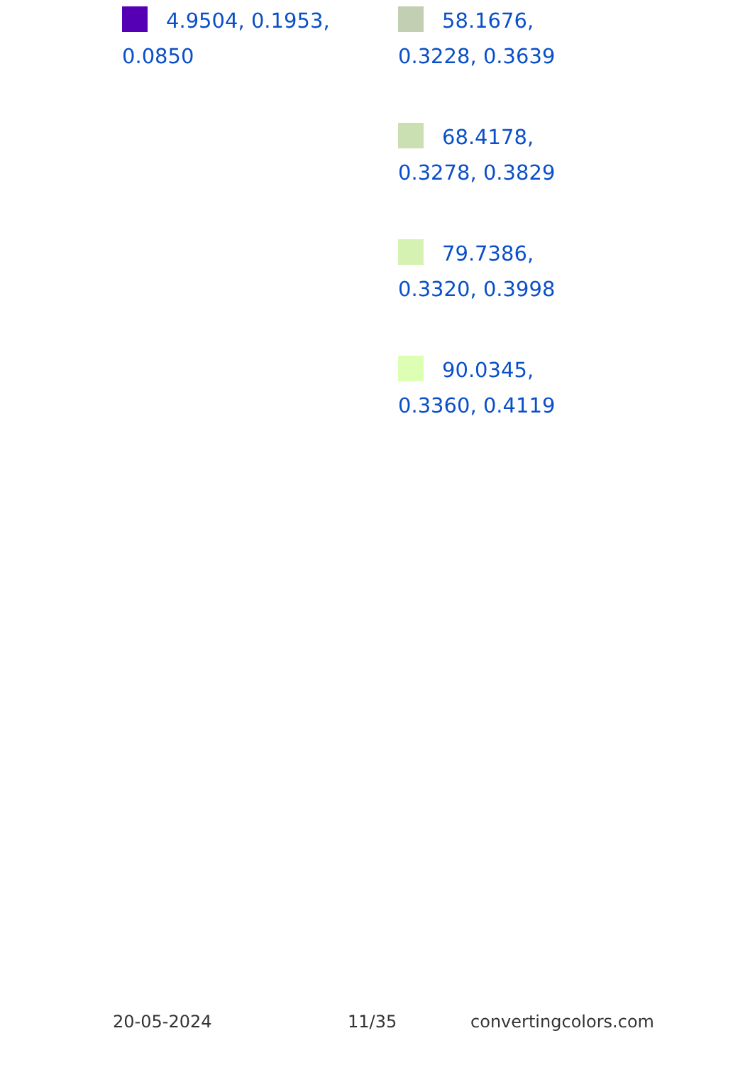4.9504, 0.1953, 0.0850
58.1676, 0.3228, 0.3639
68.4178, 0.3278, 0.3829
79.7386, 0.3320, 0.3998
90.0345, 0.3360, 0.4119
20-05-2024 11/35 convertingcolors.com